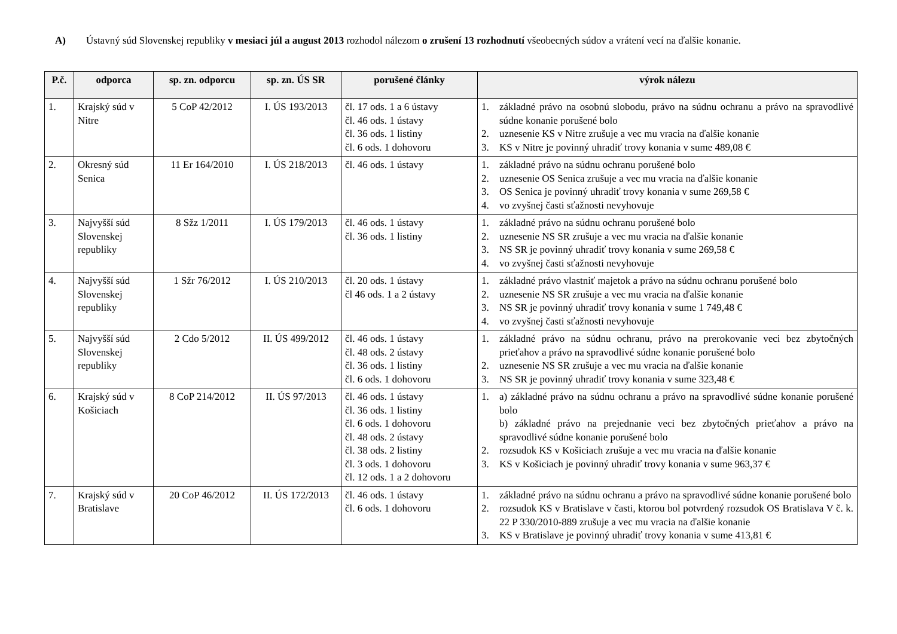A) Ústavný súd Slovenskej republiky v mesiaci júl a august 2013 rozhodol nálezom o zrušení 13 rozhodnutí všeobecných súdov a vrátení vecí na ďalšie konanie.
| P.č. | odporca | sp. zn. odporcu | sp. zn. ÚS SR | porušené články | výrok nálezu |
| --- | --- | --- | --- | --- | --- |
| 1. | Krajský súd v Nitre | 5 CoP 42/2012 | I. ÚS 193/2013 | čl. 17 ods. 1 a 6 ústavy čl. 46 ods. 1 ústavy čl. 36 ods. 1 listiny čl. 6 ods. 1 dohovoru | 1. základné právo na osobnú slobodu, právo na súdnu ochranu a právo na spravodlivé súdne konanie porušené bolo 2. uznesenie KS v Nitre zrušuje a vec mu vracia na ďalšie konanie 3. KS v Nitre je povinný uhradiť trovy konania v sume 489,08 € |
| 2. | Okresný súd Senica | 11 Er 164/2010 | I. ÚS 218/2013 | čl. 46 ods. 1 ústavy | 1. základné právo na súdnu ochranu porušené bolo 2. uznesenie OS Senica zrušuje a vec mu vracia na ďalšie konanie 3. OS Senica je povinný uhradiť trovy konania v sume 269,58 € 4. vo zvyšnej časti sťažnosti nevyhovuje |
| 3. | Najvyšší súd Slovenskej republiky | 8 Sžz 1/2011 | I. ÚS 179/2013 | čl. 46 ods. 1 ústavy čl. 36 ods. 1 listiny | 1. základné právo na súdnu ochranu porušené bolo 2. uznesenie NS SR zrušuje a vec mu vracia na ďalšie konanie 3. NS SR je povinný uhradiť trovy konania v sume 269,58 € 4. vo zvyšnej časti sťažnosti nevyhovuje |
| 4. | Najvyšší súd Slovenskej republiky | 1 Sžr 76/2012 | I. ÚS 210/2013 | čl. 20 ods. 1 ústavy čl 46 ods. 1 a 2 ústavy | 1. základné právo vlastniť majetok a právo na súdnu ochranu porušené bolo 2. uznesenie NS SR zrušuje a vec mu vracia na ďalšie konanie 3. NS SR je povinný uhradiť trovy konania v sume 1 749,48 € 4. vo zvyšnej časti sťažnosti nevyhovuje |
| 5. | Najvyšší súd Slovenskej republiky | 2 Cdo 5/2012 | II. ÚS 499/2012 | čl. 46 ods. 1 ústavy čl. 48 ods. 2 ústavy čl. 36 ods. 1 listiny čl. 6 ods. 1 dohovoru | 1. základné právo na súdnu ochranu, právo na prerokovanie veci bez zbytočných prieťahov a právo na spravodlivé súdne konanie porušené bolo 2. uznesenie NS SR zrušuje a vec mu vracia na ďalšie konanie 3. NS SR je povinný uhradiť trovy konania v sume 323,48 € |
| 6. | Krajský súd v Košiciach | 8 CoP 214/2012 | II. ÚS 97/2013 | čl. 46 ods. 1 ústavy čl. 36 ods. 1 listiny čl. 6 ods. 1 dohovoru čl. 48 ods. 2 ústavy čl. 38 ods. 2 listiny čl. 3 ods. 1 dohovoru čl. 12 ods. 1 a 2 dohovoru | 1. a) základné právo na súdnu ochranu a právo na spravodlivé súdne konanie porušené bolo b) základné právo na prejednanie veci bez zbytočných prieťahov a právo na spravodlivé súdne konanie porušené bolo 2. rozsudok KS v Košiciach zrušuje a vec mu vracia na ďalšie konanie 3. KS v Košiciach je povinný uhradiť trovy konania v sume 963,37 € |
| 7. | Krajský súd v Bratislave | 20 CoP 46/2012 | II. ÚS 172/2013 | čl. 46 ods. 1 ústavy čl. 6 ods. 1 dohovoru | 1. základné právo na súdnu ochranu a právo na spravodlivé súdne konanie porušené bolo 2. rozsudok KS v Bratislave v časti, ktorou bol potvrdený rozsudok OS Bratislava V č. k. 22 P 330/2010-889 zrušuje a vec mu vracia na ďalšie konanie 3. KS v Bratislave je povinný uhradiť trovy konania v sume 413,81 € |